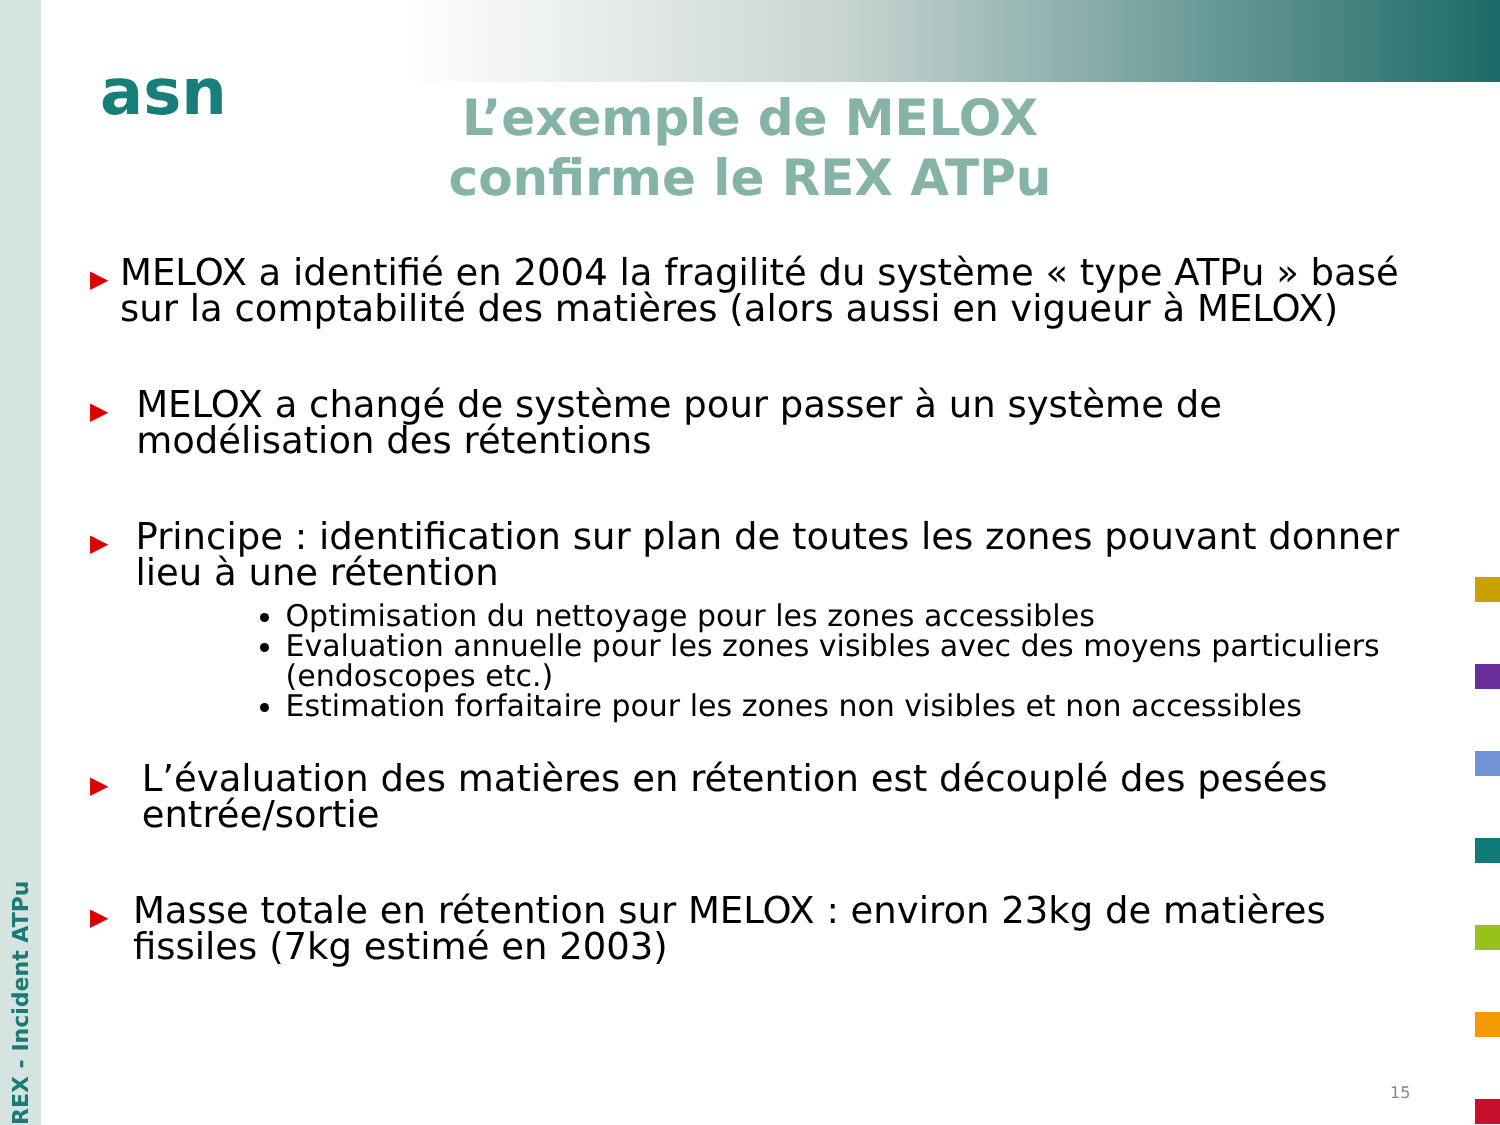REX - Incident ATPu
asn
L’exemple de MELOX confirme le REX ATPu
▶
MELOX a identifié en 2004 la fragilité du système « type ATPu » basé sur la comptabilité des matières (alors aussi en vigueur à MELOX)
▶
MELOX a changé de système pour passer à un système de modélisation des rétentions
▶
Principe : identification sur plan de toutes les zones pouvant donner lieu à une rétention
Optimisation du nettoyage pour les zones accessibles
Evaluation annuelle pour les zones visibles avec des moyens particuliers (endoscopes etc.)
Estimation forfaitaire pour les zones non visibles et non accessibles
▶
L’évaluation des matières en rétention est découplé des pesées entrée/sortie
▶
Masse totale en rétention sur MELOX : environ 23kg de matières fissiles (7kg estimé en 2003)
15